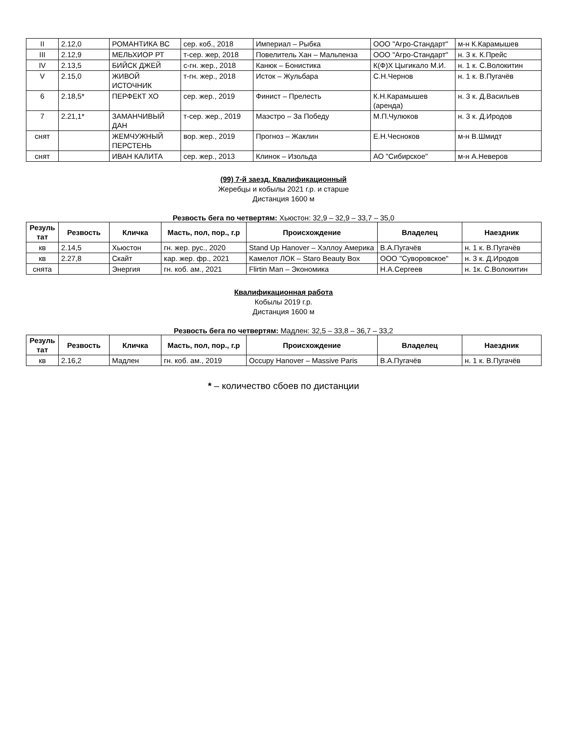| II | 2.12,0 | РОМАНТИКА ВС | сер. коб., 2018 | Империал – Рыбка | ООО "Агро-Стандарт" | м-н К.Карамышев |
| III | 2.12,9 | МЕЛЬХИОР РТ | т-сер. жер, 2018 | Повелитель Хан – Мальпенза | ООО "Агро-Стандарт" | н. 3 к. К.Прейс |
| IV | 2.13,5 | БИЙСК ДЖЕЙ | с-гн. жер., 2018 | Канюк – Бонистика | К(Ф)Х Цыгикало М.И. | н. 1 к. С.Волокитин |
| V | 2.15,0 | ЖИВОЙ ИСТОЧНИК | т-гн. жер., 2018 | Исток – Жульбара | С.Н.Чернов | н. 1 к. В.Пугачёв |
| 6 | 2.18,5* | ПЕРФЕКТ ХО | сер. жер., 2019 | Финист – Прелесть | К.Н.Карамышев (аренда) | н. 3 к. Д.Васильев |
| 7 | 2.21,1* | ЗАМАНЧИВЫЙ ДАН | т-сер. жер., 2019 | Маэстро – За Победу | М.П.Чулюков | н. 3 к. Д.Иродов |
| снят | | ЖЕМЧУЖНЫЙ ПЕРСТЕНЬ | вор. жер., 2019 | Прогноз – Жаклин | Е.Н.Чесноков | м-н В.Шмидт |
| снят | | ИВАН КАЛИТА | сер. жер., 2013 | Клинок – Изольда | АО "Сибирское" | м-н А.Неверов |
(99) 7-й заезд. Квалификационный
Жеребцы и кобылы 2021 г.р. и старше
Дистанция 1600 м
Резвость бега по четвертям: Хьюстон: 32,9 – 32,9 – 33,7 – 35,0
| Резуль тат | Резвость | Кличка | Масть, пол, пор., г.р | Происхождение | Владелец | Наездник |
| --- | --- | --- | --- | --- | --- | --- |
| кв | 2.14,5 | Хьюстон | гн. жер. рус., 2020 | Stand Up Hanover – Хэллоу Америка | В.А.Пугачёв | н. 1 к. В.Пугачёв |
| кв | 2.27,8 | Скайт | кар. жер. фр., 2021 | Камелот ЛОК – Staro Beauty Box | ООО "Суворовское" | н. 3 к. Д.Иродов |
| снята | | Энергия | гн. коб. ам., 2021 | Flirtin Man – Экономика | Н.А.Сергеев | н. 1к. С.Волокитин |
Квалификационная работа
Кобылы 2019 г.р.
Дистанция 1600 м
Резвость бега по четвертям: Мадлен: 32,5 – 33,8 – 36,7 – 33,2
| Резуль тат | Резвость | Кличка | Масть, пол, пор., г.р | Происхождение | Владелец | Наездник |
| --- | --- | --- | --- | --- | --- | --- |
| кв | 2.16,2 | Мадлен | гн. коб. ам., 2019 | Occupy Hanover – Massive Paris | В.А.Пугачёв | н. 1 к. В.Пугачёв |
* – количество сбоев по дистанции